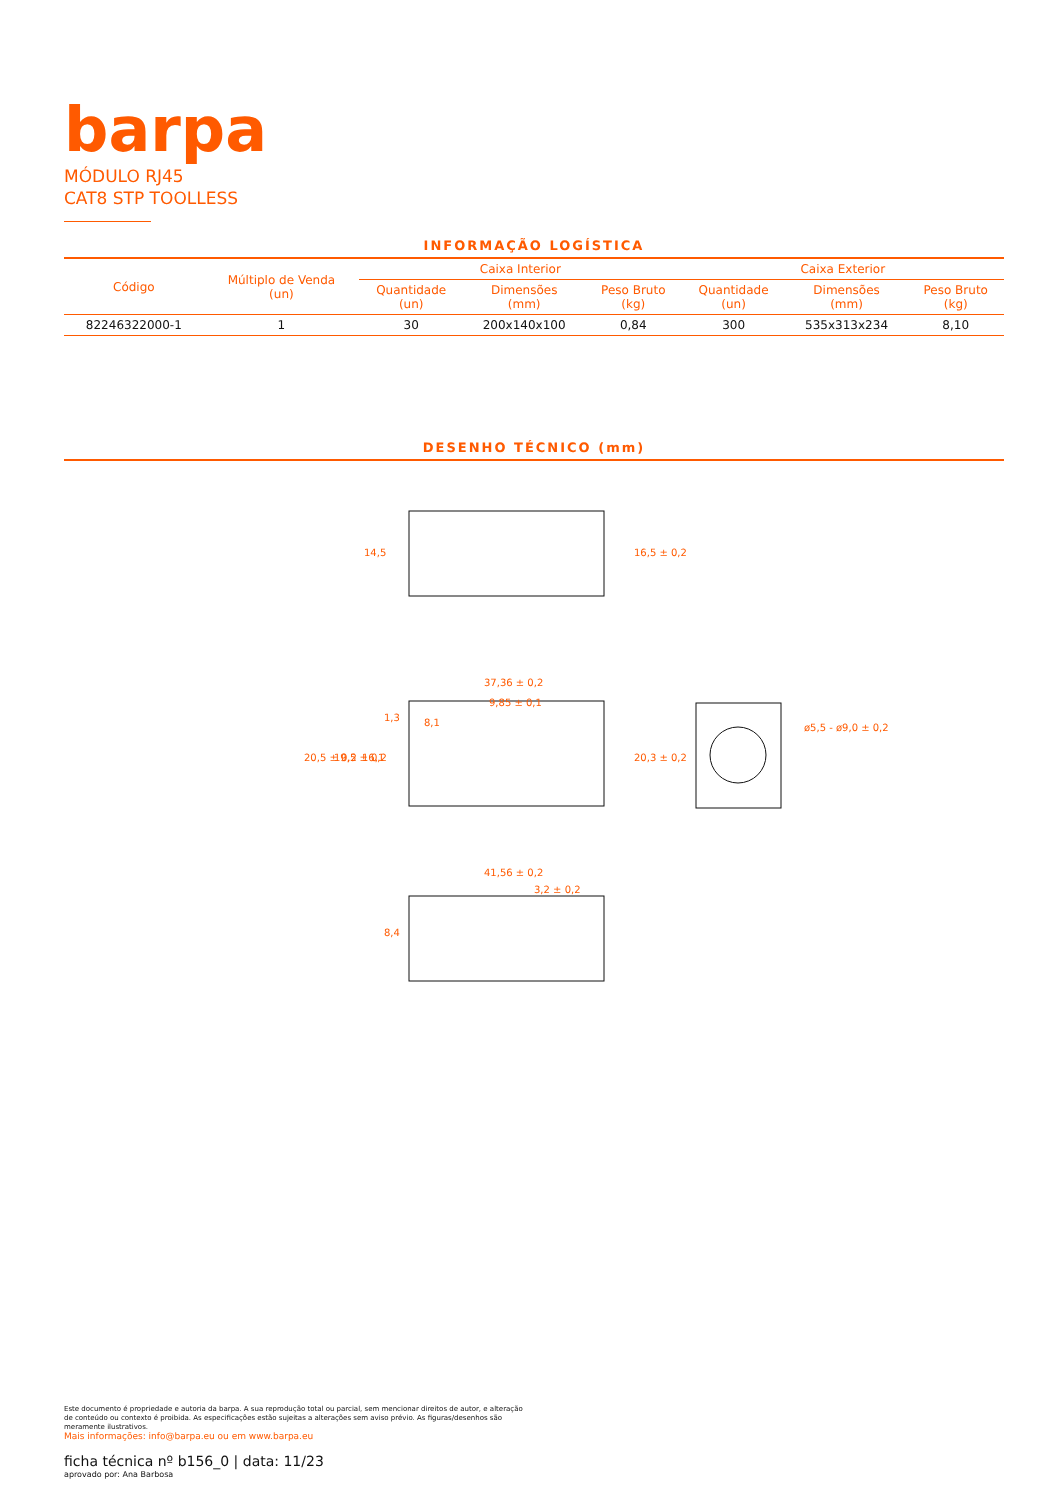barpa
MÓDULO RJ45
CAT8 STP TOOLLESS
INFORMAÇÃO LOGÍSTICA
| Código | Múltiplo de Venda (un) | Caixa Interior | | | Caixa Exterior | | |
| --- | --- | --- | --- | --- | --- | --- | --- |
| | | Quantidade (un) | Dimensões (mm) | Peso Bruto (kg) | Quantidade (un) | Dimensões (mm) | Peso Bruto (kg) |
| 82246322000-1 | 1 | 30 | 200x140x100 | 0,84 | 300 | 535x313x234 | 8,10 |
DESENHO TÉCNICO (mm)
14,5
16,5 ± 0,2
37,36 ± 0,2
9,85 ± 0,1
8,1
1,3
20,5 ± 0,2
19,5 ± 0,2
16,1
20,3 ± 0,2
ø5,5 - ø9,0 ± 0,2
41,56 ± 0,2
3,2 ± 0,2
8,4
Este documento é propriedade e autoria da barpa. A sua reprodução total ou parcial, sem mencionar direitos de autor, e alteração de conteúdo ou contexto é proibida. As especificações estão sujeitas a alterações sem aviso prévio. As figuras/desenhos são meramente ilustrativos.
Mais informações: info@barpa.eu ou em www.barpa.eu
ficha técnica nº b156_0 | data: 11/23
aprovado por: Ana Barbosa